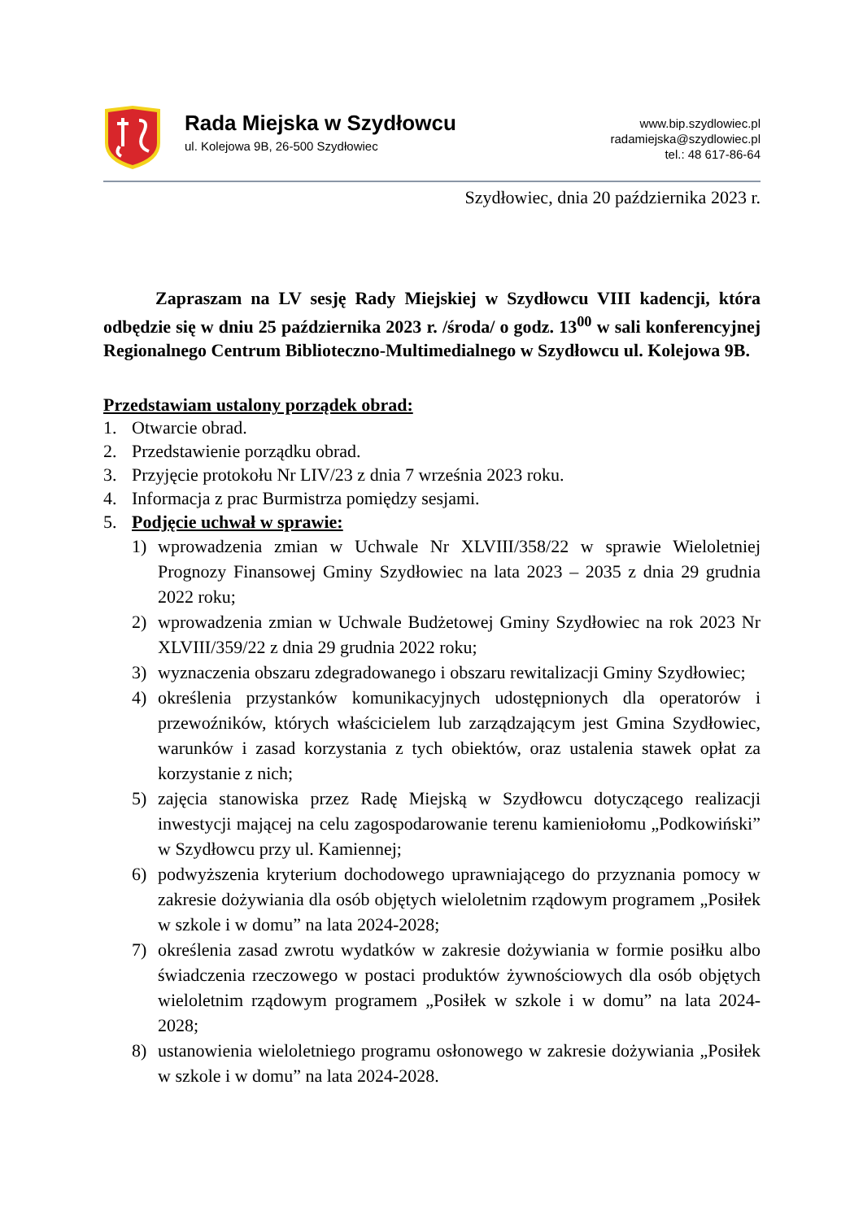Rada Miejska w Szydłowcu
ul. Kolejowa 9B, 26-500 Szydłowiec
www.bip.szydlowiec.pl
radamiejska@szydlowiec.pl
tel.: 48 617-86-64
Szydłowiec, dnia 20 października 2023 r.
Zapraszam na LV sesję Rady Miejskiej w Szydłowcu VIII kadencji, która odbędzie się w dniu 25 października 2023 r. /środa/ o godz. 13<sup>00</sup> w sali konferencyjnej Regionalnego Centrum Biblioteczno-Multimedialnego w Szydłowcu ul. Kolejowa 9B.
Przedstawiam ustalony porządek obrad:
1. Otwarcie obrad.
2. Przedstawienie porządku obrad.
3. Przyjęcie protokołu Nr LIV/23 z dnia 7 września 2023 roku.
4. Informacja z prac Burmistrza pomiędzy sesjami.
5. Podjęcie uchwał w sprawie:
1) wprowadzenia zmian w Uchwale Nr XLVIII/358/22 w sprawie Wieloletniej Prognozy Finansowej Gminy Szydłowiec na lata 2023 – 2035 z dnia 29 grudnia 2022 roku;
2) wprowadzenia zmian w Uchwale Budżetowej Gminy Szydłowiec na rok 2023 Nr XLVIII/359/22 z dnia 29 grudnia 2022 roku;
3) wyznaczenia obszaru zdegradowanego i obszaru rewitalizacji Gminy Szydłowiec;
4) określenia przystanków komunikacyjnych udostępnionych dla operatorów i przewoźników, których właścicielem lub zarządzającym jest Gmina Szydłowiec, warunków i zasad korzystania z tych obiektów, oraz ustalenia stawek opłat za korzystanie z nich;
5) zajęcia stanowiska przez Radę Miejską w Szydłowcu dotyczącego realizacji inwestycji mającej na celu zagospodarowanie terenu kamieniołomu „Podkowiński” w Szydłowcu przy ul. Kamiennej;
6) podwyższenia kryterium dochodowego uprawniającego do przyznania pomocy w zakresie dożywiania dla osób objętych wieloletnim rządowym programem „Posiłek w szkole i w domu” na lata 2024-2028;
7) określenia zasad zwrotu wydatków w zakresie dożywiania w formie posiłku albo świadczenia rzeczowego w postaci produktów żywnościowych dla osób objętych wieloletnim rządowym programem „Posiłek w szkole i w domu” na lata 2024-2028;
8) ustanowienia wieloletniego programu osłonowego w zakresie dożywiania „Posiłek w szkole i w domu” na lata 2024-2028.